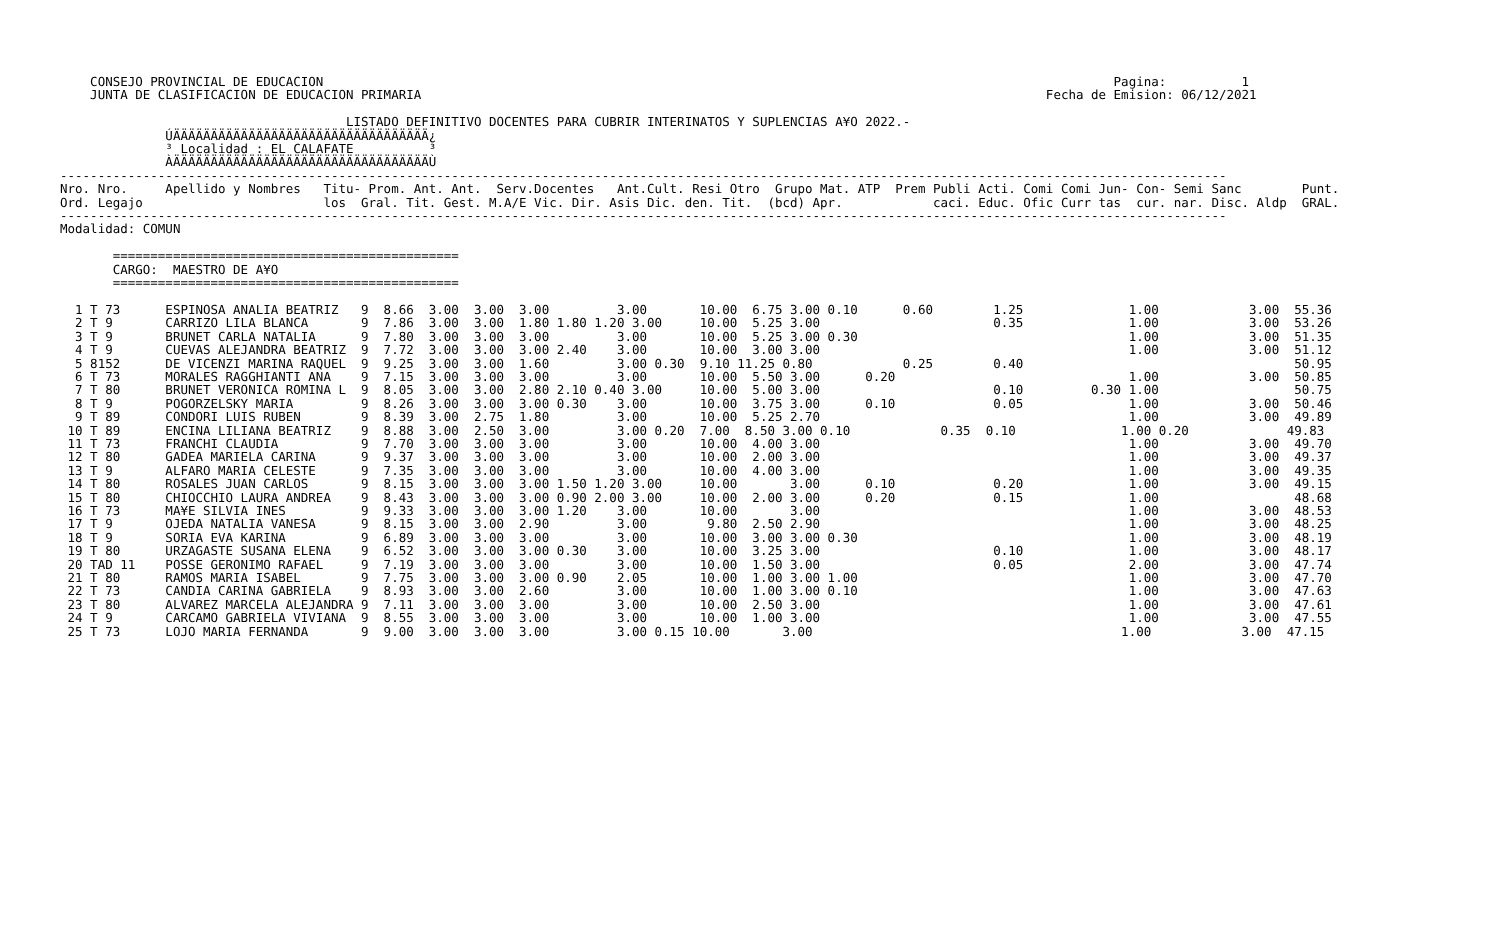CONSEJO PROVINCIAL DE EDUCACION                                                                                                         Pagina:          1
    JUNTA DE CLASIFICACION DE EDUCACION PRIMARIA                                                                                   Fecha de Emision: 06/12/2021

                                      LISTADO DEFINITIVO DOCENTES PARA CUBRIR INTERINATOS Y SUPLENCIAS A¥O 2022.-
              ÚÄÄÄÄÄÄÄÄÄÄÄÄÄÄÄÄÄÄÄÄÄÄÄÄÄÄÄÄÄÄÄÄÄÄ¿
              ³ Localidad : EL CALAFATE          ³
              ÀÄÄÄÄÄÄÄÄÄÄÄÄÄÄÄÄÄÄÄÄÄÄÄÄÄÄÄÄÄÄÄÄÄÄÙ
-----------------------------------------------------------------------------------------------------------------------------------------------------------
Nro. Nro.     Apellido y Nombres   Titu- Prom. Ant. Ant.  Serv.Docentes   Ant.Cult. Resi Otro  Grupo Mat. ATP  Prem Publi Acti. Comi Comi Jun- Con- Semi Sanc        Punt.
Ord. Legajo                        los  Gral. Tit. Gest. M.A/E Vic. Dir. Asis Dic. den. Tit.  (bcd) Apr.            caci. Educ. Ofic Curr tas  cur. nar. Disc. Aldp  GRAL.
-----------------------------------------------------------------------------------------------------------------------------------------------------------
Modalidad: COMUN

       ==============================================
       CARGO:  MAESTRO DE A¥O
       ==============================================

  1 T 73      ESPINOSA ANALIA BEATRIZ   9  8.66  3.00  3.00  3.00         3.00       10.00  6.75 3.00 0.10      0.60        1.25              1.00            3.00  55.36
  2 T 9       CARRIZO LILA BLANCA       9  7.86  3.00  3.00  1.80 1.80 1.20 3.00     10.00  5.25 3.00                       0.35              1.00            3.00  53.26
  3 T 9       BRUNET CARLA NATALIA      9  7.80  3.00  3.00  3.00         3.00       10.00  5.25 3.00 0.30                                    1.00            3.00  51.35
  4 T 9       CUEVAS ALEJANDRA BEATRIZ  9  7.72  3.00  3.00  3.00 2.40    3.00       10.00  3.00 3.00                                         1.00            3.00  51.12
  5 8152      DE VICENZI MARINA RAQUEL  9  9.25  3.00  3.00  1.60         3.00 0.30  9.10 11.25 0.80            0.25        0.40                                    50.95
  6 T 73      MORALES RAGGHIANTI ANA    9  7.15  3.00  3.00  3.00         3.00       10.00  5.50 3.00      0.20                               1.00            3.00  50.85
  7 T 80      BRUNET VERONICA ROMINA L  9  8.05  3.00  3.00  2.80 2.10 0.40 3.00     10.00  5.00 3.00                       0.10         0.30 1.00                  50.75
  8 T 9       POGORZELSKY MARIA         9  8.26  3.00  3.00  3.00 0.30    3.00       10.00  3.75 3.00      0.10             0.05              1.00            3.00  50.46
  9 T 89      CONDORI LUIS RUBEN        9  8.39  3.00  2.75  1.80         3.00       10.00  5.25 2.70                                         1.00            3.00  49.89
 10 T 89      ENCINA LILIANA BEATRIZ    9  8.88  3.00  2.50  3.00         3.00 0.20  7.00  8.50 3.00 0.10            0.35  0.10              1.00 0.20             49.83
 11 T 73      FRANCHI CLAUDIA           9  7.70  3.00  3.00  3.00         3.00       10.00  4.00 3.00                                         1.00            3.00  49.70
 12 T 80      GADEA MARIELA CARINA      9  9.37  3.00  3.00  3.00         3.00       10.00  2.00 3.00                                         1.00            3.00  49.37
 13 T 9       ALFARO MARIA CELESTE      9  7.35  3.00  3.00  3.00         3.00       10.00  4.00 3.00                                         1.00            3.00  49.35
 14 T 80      ROSALES JUAN CARLOS       9  8.15  3.00  3.00  3.00 1.50 1.20 3.00     10.00       3.00      0.10             0.20              1.00            3.00  49.15
 15 T 80      CHIOCCHIO LAURA ANDREA    9  8.43  3.00  3.00  3.00 0.90 2.00 3.00     10.00  2.00 3.00      0.20             0.15              1.00                  48.68
 16 T 73      MA¥E SILVIA INES          9  9.33  3.00  3.00  3.00 1.20    3.00       10.00       3.00                                         1.00            3.00  48.53
 17 T 9       OJEDA NATALIA VANESA      9  8.15  3.00  3.00  2.90         3.00        9.80  2.50 2.90                                         1.00            3.00  48.25
 18 T 9       SORIA EVA KARINA          9  6.89  3.00  3.00  3.00         3.00       10.00  3.00 3.00 0.30                                    1.00            3.00  48.19
 19 T 80      URZAGASTE SUSANA ELENA    9  6.52  3.00  3.00  3.00 0.30    3.00       10.00  3.25 3.00                       0.10              1.00            3.00  48.17
 20 TAD 11    POSSE GERONIMO RAFAEL     9  7.19  3.00  3.00  3.00         3.00       10.00  1.50 3.00                       0.05              2.00            3.00  47.74
 21 T 80      RAMOS MARIA ISABEL        9  7.75  3.00  3.00  3.00 0.90    2.05       10.00  1.00 3.00 1.00                                    1.00            3.00  47.70
 22 T 73      CANDIA CARINA GABRIELA    9  8.93  3.00  3.00  2.60         3.00       10.00  1.00 3.00 0.10                                    1.00            3.00  47.63
 23 T 80      ALVAREZ MARCELA ALEJANDRA 9  7.11  3.00  3.00  3.00         3.00       10.00  2.50 3.00                                         1.00            3.00  47.61
 24 T 9       CARCAMO GABRIELA VIVIANA  9  8.55  3.00  3.00  3.00         3.00       10.00  1.00 3.00                                         1.00            3.00  47.55
 25 T 73      LOJO MARIA FERNANDA       9  9.00  3.00  3.00  3.00         3.00 0.15 10.00       3.00                                         1.00            3.00  47.15